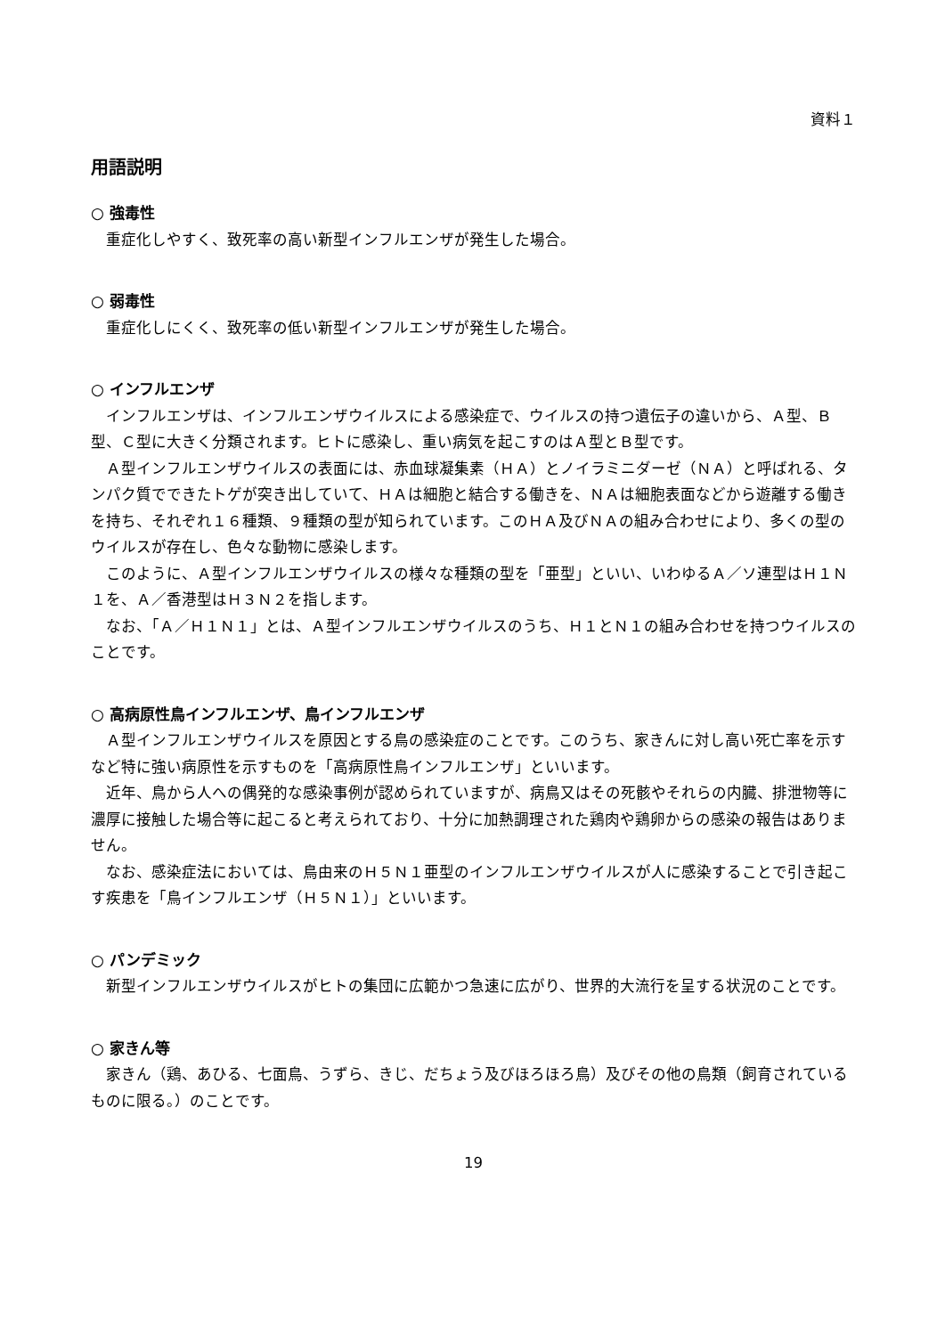資料１
用語説明
○ 強毒性
重症化しやすく、致死率の高い新型インフルエンザが発生した場合。
○ 弱毒性
重症化しにくく、致死率の低い新型インフルエンザが発生した場合。
○ インフルエンザ
インフルエンザは、インフルエンザウイルスによる感染症で、ウイルスの持つ遺伝子の違いから、Ａ型、Ｂ型、Ｃ型に大きく分類されます。ヒトに感染し、重い病気を起こすのはＡ型とＢ型です。
Ａ型インフルエンザウイルスの表面には、赤血球凝集素（ＨＡ）とノイラミニダーゼ（ＮＡ）と呼ばれる、タンパク質でできたトゲが突き出していて、ＨＡは細胞と結合する働きを、ＮＡは細胞表面などから遊離する働きを持ち、それぞれ１６種類、９種類の型が知られています。このＨＡ及びＮＡの組み合わせにより、多くの型のウイルスが存在し、色々な動物に感染します。
このように、Ａ型インフルエンザウイルスの様々な種類の型を「亜型」といい、いわゆるＡ／ソ連型はＨ１Ｎ１を、Ａ／香港型はＨ３Ｎ２を指します。
なお、「Ａ／Ｈ１Ｎ１」とは、Ａ型インフルエンザウイルスのうち、Ｈ１とＮ１の組み合わせを持つウイルスのことです。
○ 高病原性鳥インフルエンザ、鳥インフルエンザ
Ａ型インフルエンザウイルスを原因とする鳥の感染症のことです。このうち、家きんに対し高い死亡率を示すなど特に強い病原性を示すものを「高病原性鳥インフルエンザ」といいます。
近年、鳥から人への偶発的な感染事例が認められていますが、病鳥又はその死骸やそれらの内臓、排泄物等に濃厚に接触した場合等に起こると考えられており、十分に加熱調理された鶏肉や鶏卵からの感染の報告はありません。
なお、感染症法においては、鳥由来のＨ５Ｎ１亜型のインフルエンザウイルスが人に感染することで引き起こす疾患を「鳥インフルエンザ（Ｈ５Ｎ１）」といいます。
○ パンデミック
新型インフルエンザウイルスがヒトの集団に広範かつ急速に広がり、世界的大流行を呈する状況のことです。
○ 家きん等
家きん（鶏、あひる、七面鳥、うずら、きじ、だちょう及びほろほろ鳥）及びその他の鳥類（飼育されているものに限る。）のことです。
19